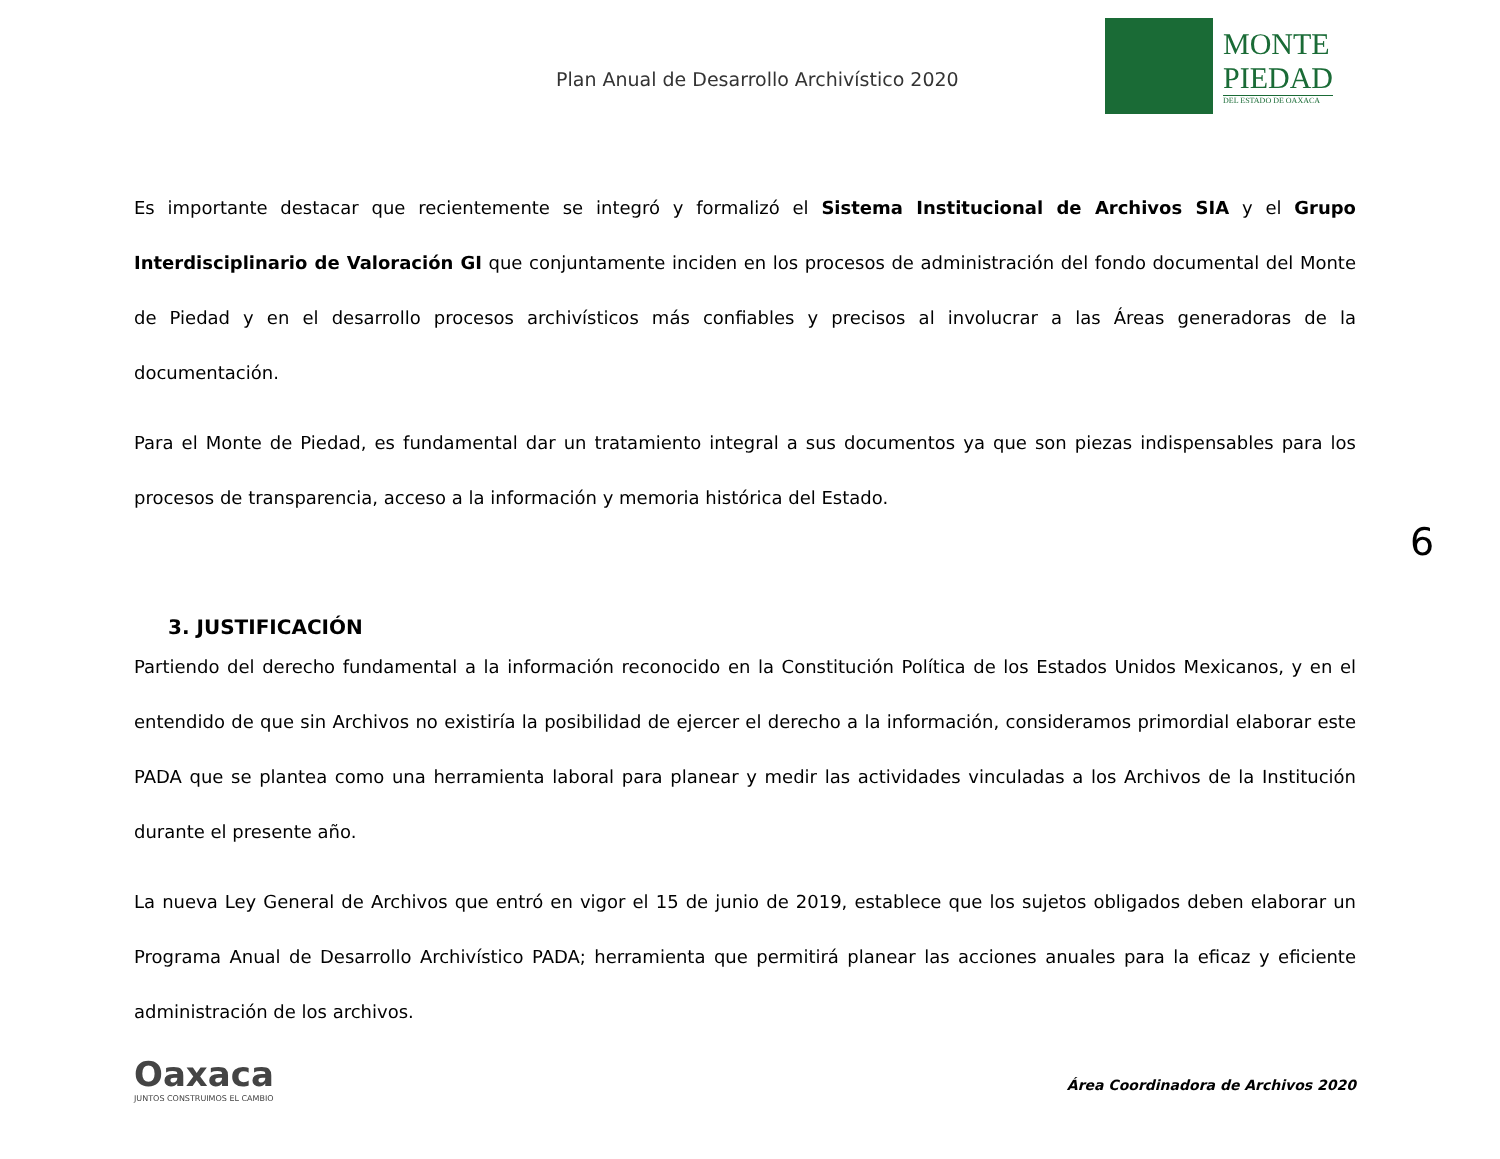Plan Anual de Desarrollo Archivístico 2020
MONTE
PIEDAD
DEL ESTADO DE OAXACA
6
Es importante destacar que recientemente se integró y formalizó el Sistema Institucional de Archivos SIA y el Grupo Interdisciplinario de Valoración GI que conjuntamente inciden en los procesos de administración del fondo documental del Monte de Piedad y en el desarrollo procesos archivísticos más confiables y precisos al involucrar a las Áreas generadoras de la documentación.
Para el Monte de Piedad, es fundamental dar un tratamiento integral a sus documentos ya que son piezas indispensables para los procesos de transparencia, acceso a la información y memoria histórica del Estado.
3. JUSTIFICACIÓN
Partiendo del derecho fundamental a la información reconocido en la Constitución Política de los Estados Unidos Mexicanos, y en el entendido de que sin Archivos no existiría la posibilidad de ejercer el derecho a la información, consideramos primordial elaborar este PADA que se plantea como una herramienta laboral para planear y medir las actividades vinculadas a los Archivos de la Institución durante el presente año.
La nueva Ley General de Archivos que entró en vigor el 15 de junio de 2019, establece que los sujetos obligados deben elaborar un Programa Anual de Desarrollo Archivístico PADA; herramienta que permitirá planear las acciones anuales para la eficaz y eficiente administración de los archivos.
Oaxaca
JUNTOS CONSTRUIMOS EL CAMBIO
Área Coordinadora de Archivos 2020